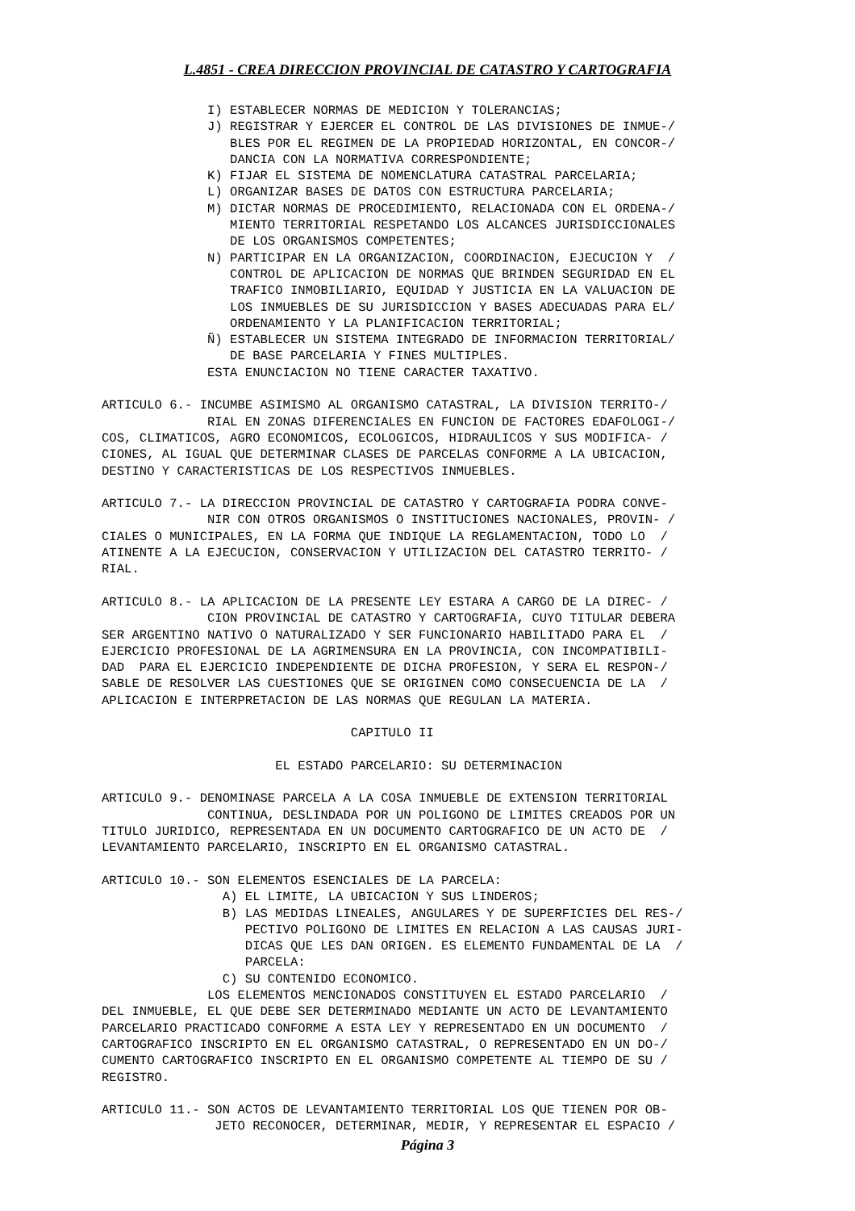L.4851 - CREA DIRECCION PROVINCIAL DE CATASTRO Y CARTOGRAFIA
              I) ESTABLECER NORMAS DE MEDICION Y TOLERANCIAS;
              J) REGISTRAR Y EJERCER EL CONTROL DE LAS DIVISIONES DE INMUE-/
                 BLES POR EL REGIMEN DE LA PROPIEDAD HORIZONTAL, EN CONCOR-/
                 DANCIA CON LA NORMATIVA CORRESPONDIENTE;
              K) FIJAR EL SISTEMA DE NOMENCLATURA CATASTRAL PARCELARIA;
              L) ORGANIZAR BASES DE DATOS CON ESTRUCTURA PARCELARIA;
              M) DICTAR NORMAS DE PROCEDIMIENTO, RELACIONADA CON EL ORDENA-/
                 MIENTO TERRITORIAL RESPETANDO LOS ALCANCES JURISDICCIONALES
                 DE LOS ORGANISMOS COMPETENTES;
              N) PARTICIPAR EN LA ORGANIZACION, COORDINACION, EJECUCION Y  /
                 CONTROL DE APLICACION DE NORMAS QUE BRINDEN SEGURIDAD EN EL
                 TRAFICO INMOBILIARIO, EQUIDAD Y JUSTICIA EN LA VALUACION DE
                 LOS INMUEBLES DE SU JURISDICCION Y BASES ADECUADAS PARA EL/
                 ORDENAMIENTO Y LA PLANIFICACION TERRITORIAL;
              Ñ) ESTABLECER UN SISTEMA INTEGRADO DE INFORMACION TERRITORIAL/
                 DE BASE PARCELARIA Y FINES MULTIPLES.
              ESTA ENUNCIACION NO TIENE CARACTER TAXATIVO.

ARTICULO 6.- INCUMBE ASIMISMO AL ORGANISMO CATASTRAL, LA DIVISION TERRITO-/
              RIAL EN ZONAS DIFERENCIALES EN FUNCION DE FACTORES EDAFOLOGI-/
COS, CLIMATICOS, AGRO ECONOMICOS, ECOLOGICOS, HIDRAULICOS Y SUS MODIFICA- /
CIONES, AL IGUAL QUE DETERMINAR CLASES DE PARCELAS CONFORME A LA UBICACION,
DESTINO Y CARACTERISTICAS DE LOS RESPECTIVOS INMUEBLES.

ARTICULO 7.- LA DIRECCION PROVINCIAL DE CATASTRO Y CARTOGRAFIA PODRA CONVE-
              NIR CON OTROS ORGANISMOS O INSTITUCIONES NACIONALES, PROVIN- /
CIALES O MUNICIPALES, EN LA FORMA QUE INDIQUE LA REGLAMENTACION, TODO LO  /
ATINENTE A LA EJECUCION, CONSERVACION Y UTILIZACION DEL CATASTRO TERRITO- /
RIAL.

ARTICULO 8.- LA APLICACION DE LA PRESENTE LEY ESTARA A CARGO DE LA DIREC- /
              CION PROVINCIAL DE CATASTRO Y CARTOGRAFIA, CUYO TITULAR DEBERA
SER ARGENTINO NATIVO O NATURALIZADO Y SER FUNCIONARIO HABILITADO PARA EL  /
EJERCICIO PROFESIONAL DE LA AGRIMENSURA EN LA PROVINCIA, CON INCOMPATIBILI-
DAD  PARA EL EJERCICIO INDEPENDIENTE DE DICHA PROFESION, Y SERA EL RESPON-/
SABLE DE RESOLVER LAS CUESTIONES QUE SE ORIGINEN COMO CONSECUENCIA DE LA  /
APLICACION E INTERPRETACION DE LAS NORMAS QUE REGULAN LA MATERIA.

                                 CAPITULO II

                       EL ESTADO PARCELARIO: SU DETERMINACION

ARTICULO 9.- DENOMINASE PARCELA A LA COSA INMUEBLE DE EXTENSION TERRITORIAL
              CONTINUA, DESLINDADA POR UN POLIGONO DE LIMITES CREADOS POR UN
TITULO JURIDICO, REPRESENTADA EN UN DOCUMENTO CARTOGRAFICO DE UN ACTO DE  /
LEVANTAMIENTO PARCELARIO, INSCRIPTO EN EL ORGANISMO CATASTRAL.

ARTICULO 10.- SON ELEMENTOS ESENCIALES DE LA PARCELA:
                A) EL LIMITE, LA UBICACION Y SUS LINDEROS;
                B) LAS MEDIDAS LINEALES, ANGULARES Y DE SUPERFICIES DEL RES-/
                   PECTIVO POLIGONO DE LIMITES EN RELACION A LAS CAUSAS JURI-
                   DICAS QUE LES DAN ORIGEN. ES ELEMENTO FUNDAMENTAL DE LA  /
                   PARCELA:
                C) SU CONTENIDO ECONOMICO.
              LOS ELEMENTOS MENCIONADOS CONSTITUYEN EL ESTADO PARCELARIO  /
DEL INMUEBLE, EL QUE DEBE SER DETERMINADO MEDIANTE UN ACTO DE LEVANTAMIENTO
PARCELARIO PRACTICADO CONFORME A ESTA LEY Y REPRESENTADO EN UN DOCUMENTO  /
CARTOGRAFICO INSCRIPTO EN EL ORGANISMO CATASTRAL, O REPRESENTADO EN UN DO-/
CUMENTO CARTOGRAFICO INSCRIPTO EN EL ORGANISMO COMPETENTE AL TIEMPO DE SU /
REGISTRO.

ARTICULO 11.- SON ACTOS DE LEVANTAMIENTO TERRITORIAL LOS QUE TIENEN POR OB-
               JETO RECONOCER, DETERMINAR, MEDIR, Y REPRESENTAR EL ESPACIO /
Página 3